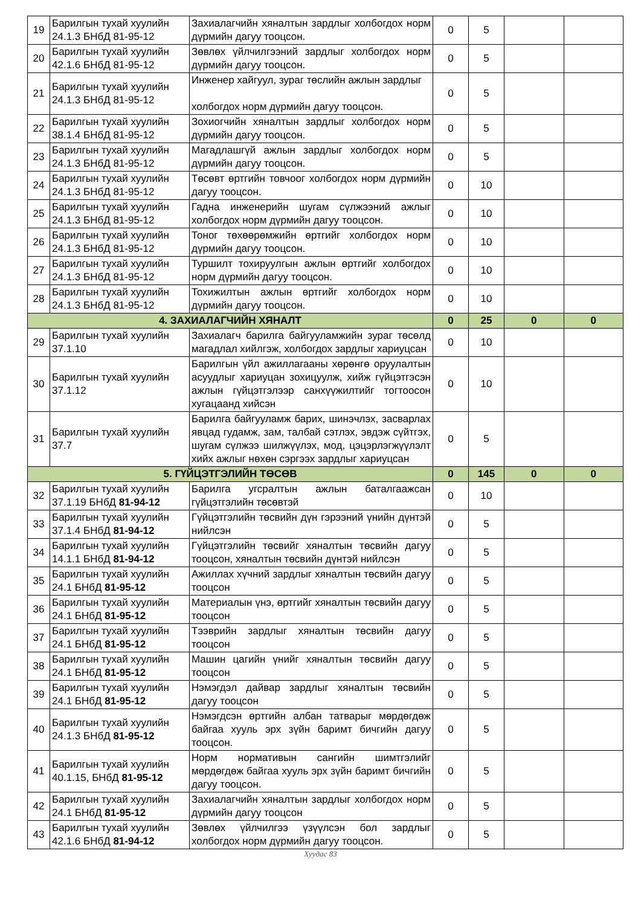| 19 | Барилгын тухай хуулийн 24.1.3 БНбД 81-95-12 | Захиалагчийн хяналтын зардлыг холбогдох норм дүрмийн дагуу тооцсон. | 0 | 5 | | |
| 20 | Барилгын тухай хуулийн 42.1.6 БНбД 81-95-12 | Зөвлөх үйлчилгээний зардлыг холбогдох норм дүрмийн дагуу тооцсон. | 0 | 5 | | |
| 21 | Барилгын тухай хуулийн 24.1.3 БНбД 81-95-12 | Инженер хайгуул, зураг төслийн ажлын зардлыг холбогдох норм дүрмийн дагуу тооцсон. | 0 | 5 | | |
| 22 | Барилгын тухай хуулийн 38.1.4 БНбД 81-95-12 | Зохиогчийн хяналтын зардлыг холбогдох норм дүрмийн дагуу тооцсон. | 0 | 5 | | |
| 23 | Барилгын тухай хуулийн 24.1.3 БНбД 81-95-12 | Магадлашгүй ажлын зардлыг холбогдох норм дүрмийн дагуу тооцсон. | 0 | 5 | | |
| 24 | Барилгын тухай хуулийн 24.1.3 БНбД 81-95-12 | Төсөвт өртгийн товчоог холбогдох норм дүрмийн дагуу тооцсон. | 0 | 10 | | |
| 25 | Барилгын тухай хуулийн 24.1.3 БНбД 81-95-12 | Гадна инженерийн шугам сүлжээний ажлыг холбогдох норм дүрмийн дагуу тооцсон. | 0 | 10 | | |
| 26 | Барилгын тухай хуулийн 24.1.3 БНбД 81-95-12 | Тоног төхөөрөмжийн өртгийг холбогдох норм дүрмийн дагуу тооцсон. | 0 | 10 | | |
| 27 | Барилгын тухай хуулийн 24.1.3 БНбД 81-95-12 | Туршилт тохируулгын ажлын өртгийг холбогдох норм дүрмийн дагуу тооцсон. | 0 | 10 | | |
| 28 | Барилгын тухай хуулийн 24.1.3 БНбД 81-95-12 | Тохижилтын ажлын өртгийг холбогдох норм дүрмийн дагуу тооцсон. | 0 | 10 | | |
| 4. ЗАХИАЛАГЧИЙН ХЯНАЛТ | | | 0 | 25 | 0 | 0 |
| 29 | Барилгын тухай хуулийн 37.1.10 | Захиалагч барилга байгууламжийн зураг төсөлд магадлал хийлгэж, холбогдох зардлыг хариуцсан | 0 | 10 | | |
| 30 | Барилгын тухай хуулийн 37.1.12 | Барилгын үйл ажиллагааны хөрөнгө оруулалтын асуудлыг хариуцан зохицуулж, хийж гүйцэтгэсэн ажлын гүйцэтгэлээр санхүүжилтийг тогтоосон хугацаанд хийсэн | 0 | 10 | | |
| 31 | Барилгын тухай хуулийн 37.7 | Барилга байгууламж барих, шинэчлэх, засварлах явцад гудамж, зам, талбай сэтлэх, эвдэж сүйтгэх, шугам сүлжээ шилжүүлэх, мод, цэцэрлэгжүүлэлт хийх ажлыг нөхөн сэргээх зардлыг хариуцсан | 0 | 5 | | |
| 5. ГҮЙЦЭТГЭЛИЙН ТӨСӨВ | | | 0 | 145 | 0 | 0 |
| 32 | Барилгын тухай хуулийн 37.1.19 БНбД 81-94-12 | Барилга угсралтын ажлын баталгаажсан гүйцэтгэлийн төсөвтэй | 0 | 10 | | |
| 33 | Барилгын тухай хуулийн 37.1.4 БНбД 81-94-12 | Гүйцэтгэлийн төсвийн дүн гэрээний үнийн дүнтэй нийлсэн | 0 | 5 | | |
| 34 | Барилгын тухай хуулийн 14.1.1 БНбД 81-94-12 | Гүйцэтгэлийн төсвийг хяналтын төсвийн дагуу тооцсон, хяналтын төсвийн дүнтэй нийлсэн | 0 | 5 | | |
| 35 | Барилгын тухай хуулийн 24.1 БНбД 81-95-12 | Ажиллах хүчний зардлыг хяналтын төсвийн дагуу тооцсон | 0 | 5 | | |
| 36 | Барилгын тухай хуулийн 24.1 БНбД 81-95-12 | Материалын үнэ, өртгийг хяналтын төсвийн дагуу тооцсон | 0 | 5 | | |
| 37 | Барилгын тухай хуулийн 24.1 БНбД 81-95-12 | Тээврийн зардлыг хяналтын төсвийн дагуу тооцсон | 0 | 5 | | |
| 38 | Барилгын тухай хуулийн 24.1 БНбД 81-95-12 | Машин цагийн үнийг хяналтын төсвийн дагуу тооцсон | 0 | 5 | | |
| 39 | Барилгын тухай хуулийн 24.1 БНбД 81-95-12 | Нэмэгдэл дайвар зардлыг хяналтын төсвийн дагуу тооцсон | 0 | 5 | | |
| 40 | Барилгын тухай хуулийн 24.1.3 БНбД 81-95-12 | Нэмэгдсэн өртгийн албан татварыг мөрдөгдөж байгаа хууль эрх зүйн баримт бичгийн дагуу тооцсон. | 0 | 5 | | |
| 41 | Барилгын тухай хуулийн 40.1.15, БНбД 81-95-12 | Норм нормативын сангийн шимтгэлийг мөрдөгдөж байгаа хууль эрх зүйн баримт бичгийн дагуу тооцсон. | 0 | 5 | | |
| 42 | Барилгын тухай хуулийн 24.1 БНбД 81-95-12 | Захиалагчийн хяналтын зардлыг холбогдох норм дүрмийн дагуу тооцсон | 0 | 5 | | |
| 43 | Барилгын тухай хуулийн 42.1.6 БНбД 81-94-12 | Зөвлөх үйлчилгээ үзүүлсэн бол зардлыг холбогдох норм дүрмийн дагуу тооцсон. | 0 | 5 | | |
Хуудас 83